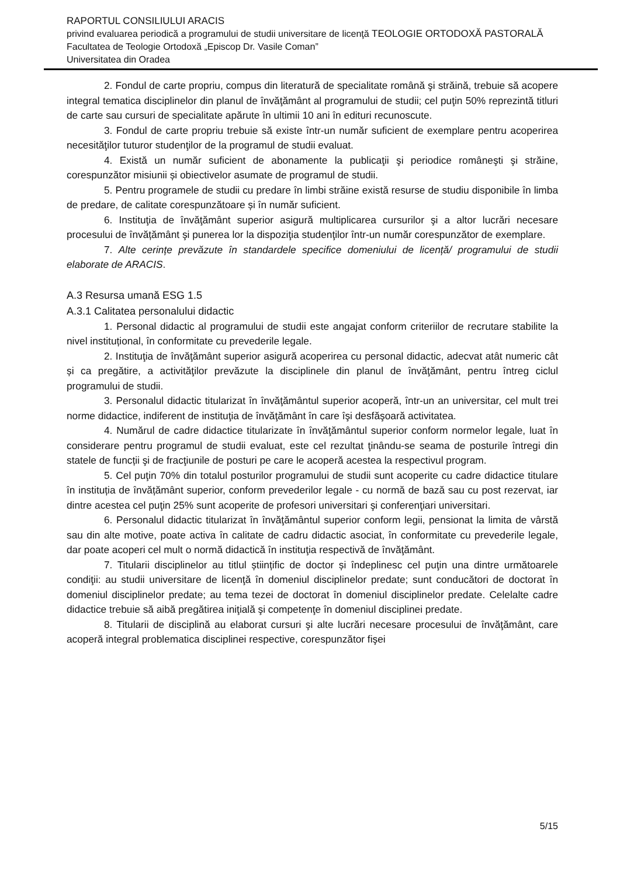RAPORTUL CONSILIULUI ARACIS
privind evaluarea periodică a programului de studii universitare de licenţă TEOLOGIE ORTODOXĂ PASTORALĂ
Facultatea de Teologie Ortodoxă „Episcop Dr. Vasile Coman”
Universitatea din Oradea
2. Fondul de carte propriu, compus din literatură de specialitate română şi străină, trebuie să acopere integral tematica disciplinelor din planul de învăţământ al programului de studii; cel puţin 50% reprezintă titluri de carte sau cursuri de specialitate apărute în ultimii 10 ani în edituri recunoscute.
3. Fondul de carte propriu trebuie să existe într-un număr suficient de exemplare pentru acoperirea necesităţilor tuturor studenţilor de la programul de studii evaluat.
4. Există un număr suficient de abonamente la publicaţii şi periodice româneşti şi străine, corespunzător misiunii și obiectivelor asumate de programul de studii.
5. Pentru programele de studii cu predare în limbi străine există resurse de studiu disponibile în limba de predare, de calitate corespunzătoare și în număr suficient.
6. Instituţia de învăţământ superior asigură multiplicarea cursurilor şi a altor lucrări necesare procesului de învățământ şi punerea lor la dispoziţia studenţilor într-un număr corespunzător de exemplare.
7. Alte cerințe prevăzute în standardele specifice domeniului de licență/ programului de studii elaborate de ARACIS.
A.3 Resursa umană ESG 1.5
A.3.1 Calitatea personalului didactic
1. Personal didactic al programului de studii este angajat conform criteriilor de recrutare stabilite la nivel instituțional, în conformitate cu prevederile legale.
2. Instituţia de învăţământ superior asigură acoperirea cu personal didactic, adecvat atât numeric cât și ca pregătire, a activităţilor prevăzute la disciplinele din planul de învăţământ, pentru întreg ciclul programului de studii.
3. Personalul didactic titularizat în învăţământul superior acoperă, într-un an universitar, cel mult trei norme didactice, indiferent de instituţia de învăţământ în care îşi desfăşoară activitatea.
4. Numărul de cadre didactice titularizate în învăţământul superior conform normelor legale, luat în considerare pentru programul de studii evaluat, este cel rezultat ţinându-se seama de posturile întregi din statele de funcții şi de fracţiunile de posturi pe care le acoperă acestea la respectivul program.
5. Cel puţin 70% din totalul posturilor programului de studii sunt acoperite cu cadre didactice titulare în instituția de învățământ superior, conform prevederilor legale - cu normă de bază sau cu post rezervat, iar dintre acestea cel puţin 25% sunt acoperite de profesori universitari şi conferenţiari universitari.
6. Personalul didactic titularizat în învăţământul superior conform legii, pensionat la limita de vârstă sau din alte motive, poate activa în calitate de cadru didactic asociat, în conformitate cu prevederile legale, dar poate acoperi cel mult o normă didactică în instituţia respectivă de învăţământ.
7. Titularii disciplinelor au titlul științific de doctor și îndeplinesc cel puţin una dintre următoarele condiţii: au studii universitare de licenţă în domeniul disciplinelor predate; sunt conducători de doctorat în domeniul disciplinelor predate; au tema tezei de doctorat în domeniul disciplinelor predate. Celelalte cadre didactice trebuie să aibă pregătirea iniţială şi competenţe în domeniul disciplinei predate.
8. Titularii de disciplină au elaborat cursuri şi alte lucrări necesare procesului de învăţământ, care acoperă integral problematica disciplinei respective, corespunzător fişei
5/15